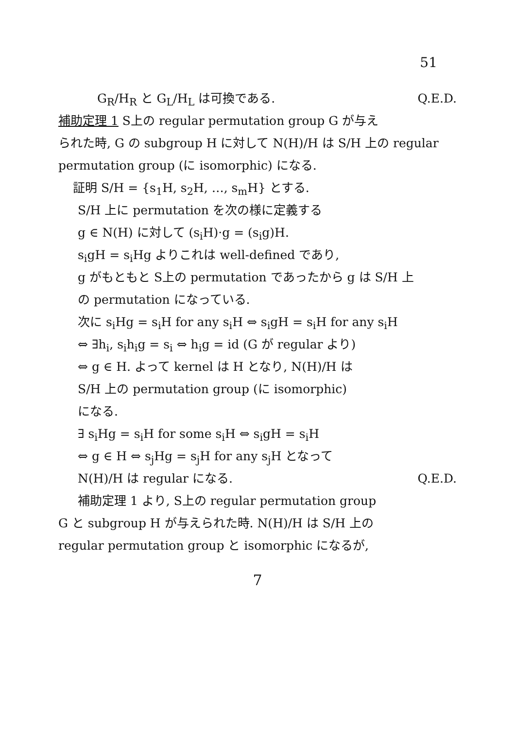51
G<sub>R</sub>/H<sub>R</sub> と G<sub>L</sub>/H<sub>L</sub> は可換である. Q.E.D.
補助定理 1 S上の regular permutation group G が与え
られた時, G の subgroup H に対して N(H)/H は S/H 上の regular
permutation group (に isomorphic) になる.
証明 S/H = {s<sub>1</sub>H, s<sub>2</sub>H, …, s<sub>m</sub>H} とする.
S/H 上に permutation を次の様に定義する
g ∈ N(H) に対して (s<sub>i</sub>H)·g = (s<sub>i</sub>g)H.
s<sub>i</sub>gH = s<sub>i</sub>Hg よりこれは well-defined であり,
g がもともと S上の permutation であったから g は S/H 上
の permutation になっている.
次に s<sub>i</sub>Hg = s<sub>i</sub>H for any s<sub>i</sub>H ⇔ s<sub>i</sub>gH = s<sub>i</sub>H for any s<sub>i</sub>H
⇔ ∃h<sub>i</sub>, s<sub>i</sub>h<sub>i</sub>g = s<sub>i</sub> ⇔ h<sub>i</sub>g = id (G が regular より)
⇔ g ∈ H. よって kernel は H となり, N(H)/H は
S/H 上の permutation group (に isomorphic)
になる.
∃ s<sub>i</sub>Hg = s<sub>i</sub>H for some s<sub>i</sub>H ⇔ s<sub>i</sub>gH = s<sub>i</sub>H
⇔ g ∈ H ⇔ s<sub>j</sub>Hg = s<sub>j</sub>H for any s<sub>j</sub>H となって
N(H)/H は regular になる. Q.E.D.
補助定理 1 より, S上の regular permutation group
G と subgroup H が与えられた時. N(H)/H は S/H 上の
regular permutation group と isomorphic になるが,
7